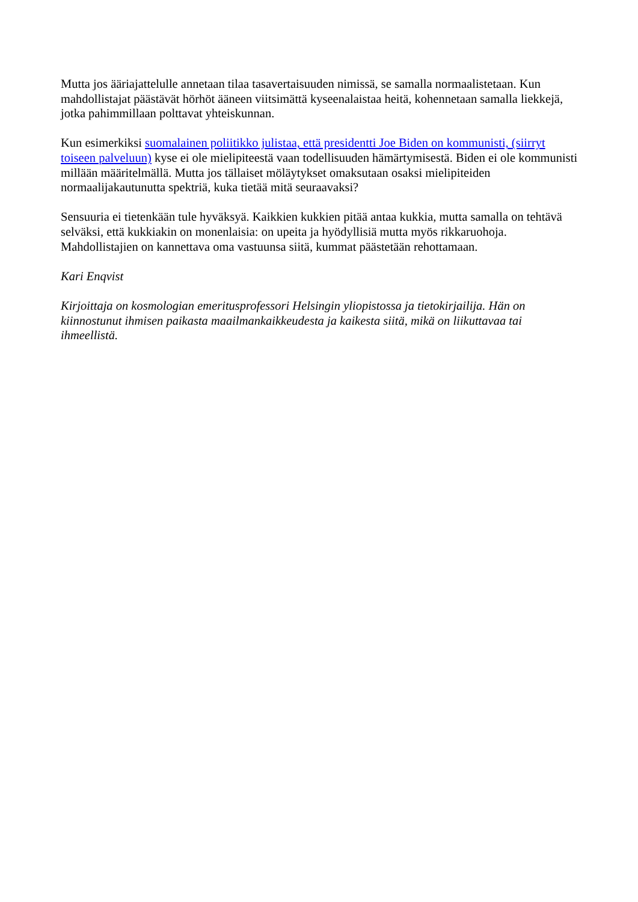Mutta jos ääriajattelulle annetaan tilaa tasavertaisuuden nimissä, se samalla normaalistetaan. Kun mahdollistajat päästävät hörhöt ääneen viitsimättä kyseenalaistaa heitä, kohennetaan samalla liekkejä, jotka pahimmillaan polttavat yhteiskunnan.
Kun esimerkiksi suomalainen poliitikko julistaa, että presidentti Joe Biden on kommunisti, (siirryt toiseen palveluun) kyse ei ole mielipiteestä vaan todellisuuden hämärtymisestä. Biden ei ole kommunisti millään määritelmällä. Mutta jos tällaiset möläytykset omaksutaan osaksi mielipiteiden normaalijakautunutta spektriä, kuka tietää mitä seuraavaksi?
Sensuuria ei tietenkään tule hyväksyä. Kaikkien kukkien pitää antaa kukkia, mutta samalla on tehtävä selväksi, että kukkiakin on monenlaisia: on upeita ja hyödyllisiä mutta myös rikkaruohoja. Mahdollistajien on kannettava oma vastuunsa siitä, kummat päästetään rehottamaan.
Kari Enqvist
Kirjoittaja on kosmologian emeritusprofessori Helsingin yliopistossa ja tietokirjailija. Hän on kiinnostunut ihmisen paikasta maailmankaikkeudesta ja kaikesta siitä, mikä on liikuttavaa tai ihmeellistä.